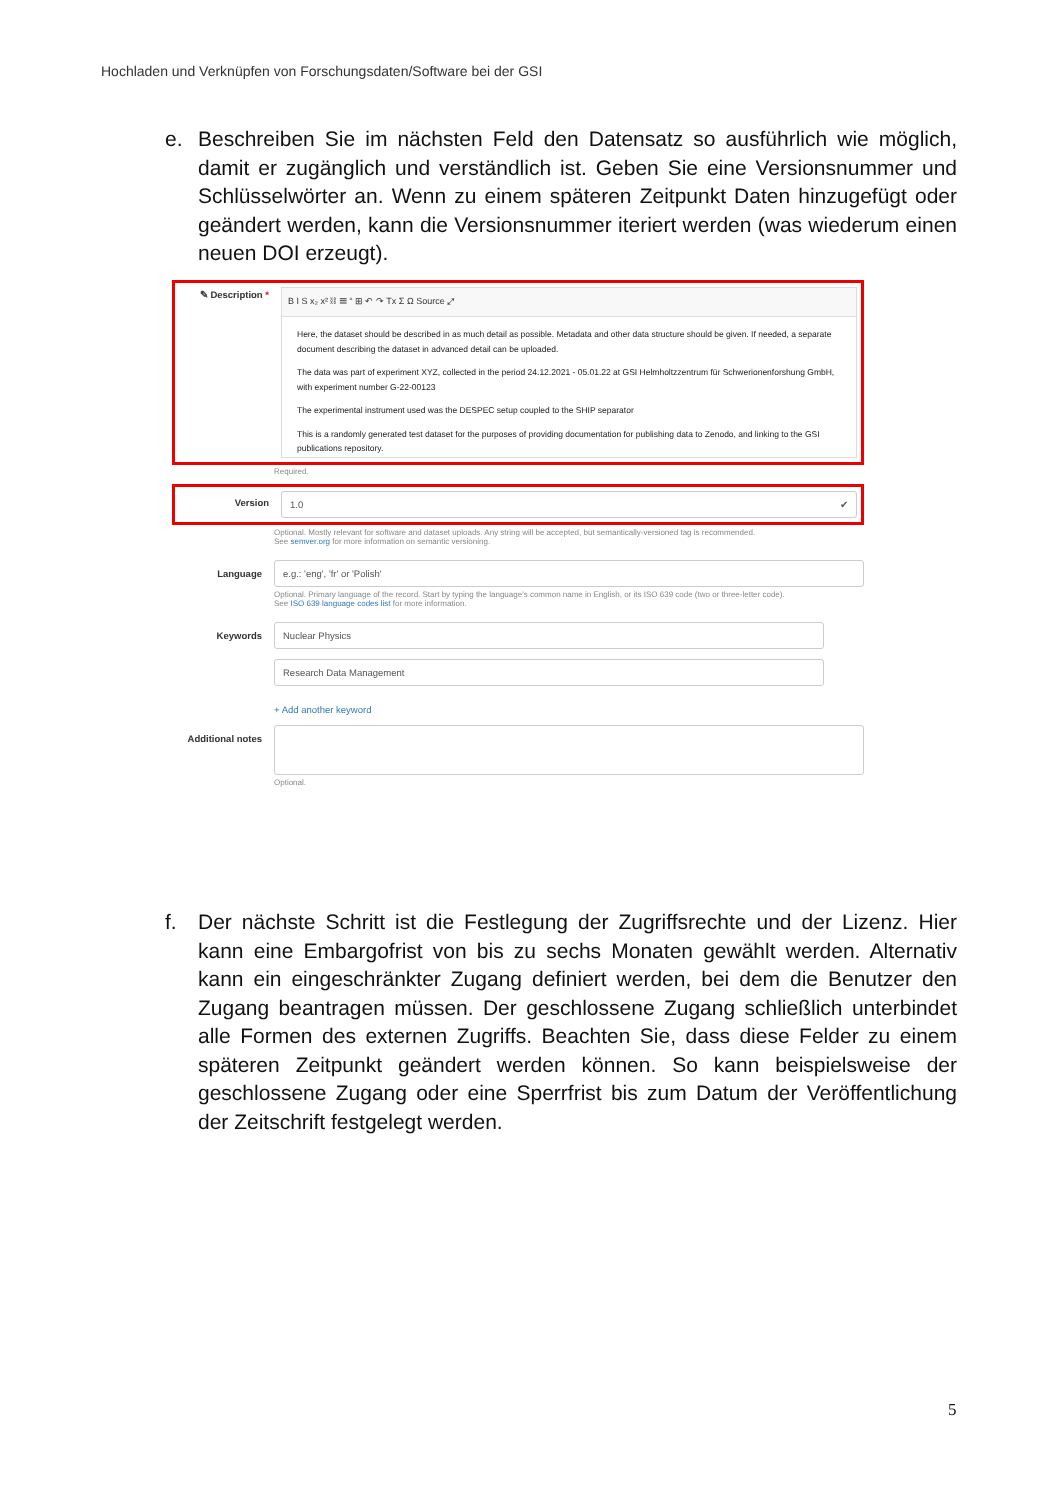Hochladen und Verknüpfen von Forschungsdaten/Software bei der GSI
e.
Beschreiben Sie im nächsten Feld den Datensatz so ausführlich wie möglich, damit er zugänglich und verständlich ist. Geben Sie eine Versionsnummer und Schlüsselwörter an. Wenn zu einem späteren Zeitpunkt Daten hinzugefügt oder geändert werden, kann die Versionsnummer iteriert werden (was wiederum einen neuen DOI erzeugt).
✎ Description *
B I S x₂ x² ⛓ ☰ “ ⊞ ↶ ↷ Tx Σ Ω Source ⤢
Here, the dataset should be described in as much detail as possible. Metadata and other data structure should be given. If needed, a separate document describing the dataset in advanced detail can be uploaded.
The data was part of experiment XYZ, collected in the period 24.12.2021 - 05.01.22 at GSI Helmholtzzentrum für Schwerionenforshung GmbH, with experiment number G-22-00123
The experimental instrument used was the DESPEC setup coupled to the SHIP separator
This is a randomly generated test dataset for the purposes of providing documentation for publishing data to Zenodo, and linking to the GSI publications repository.
Required.
Version 1.0 ✔
Optional. Mostly relevant for software and dataset uploads. Any string will be accepted, but semantically-versioned tag is recommended.
See semver.org for more information on semantic versioning.
Language e.g.: 'eng', 'fr' or 'Polish'
Optional. Primary language of the record. Start by typing the language's common name in English, or its ISO 639 code (two or three-letter code).
See ISO 639 language codes list for more information.
Keywords Nuclear Physics
Research Data Management
+ Add another keyword
Additional notes
Optional.
f.
Der nächste Schritt ist die Festlegung der Zugriffsrechte und der Lizenz. Hier kann eine Embargofrist von bis zu sechs Monaten gewählt werden. Alternativ kann ein eingeschränkter Zugang definiert werden, bei dem die Benutzer den Zugang beantragen müssen. Der geschlossene Zugang schließlich unterbindet alle Formen des externen Zugriffs. Beachten Sie, dass diese Felder zu einem späteren Zeitpunkt geändert werden können. So kann beispielsweise der geschlossene Zugang oder eine Sperrfrist bis zum Datum der Veröffentlichung der Zeitschrift festgelegt werden.
5